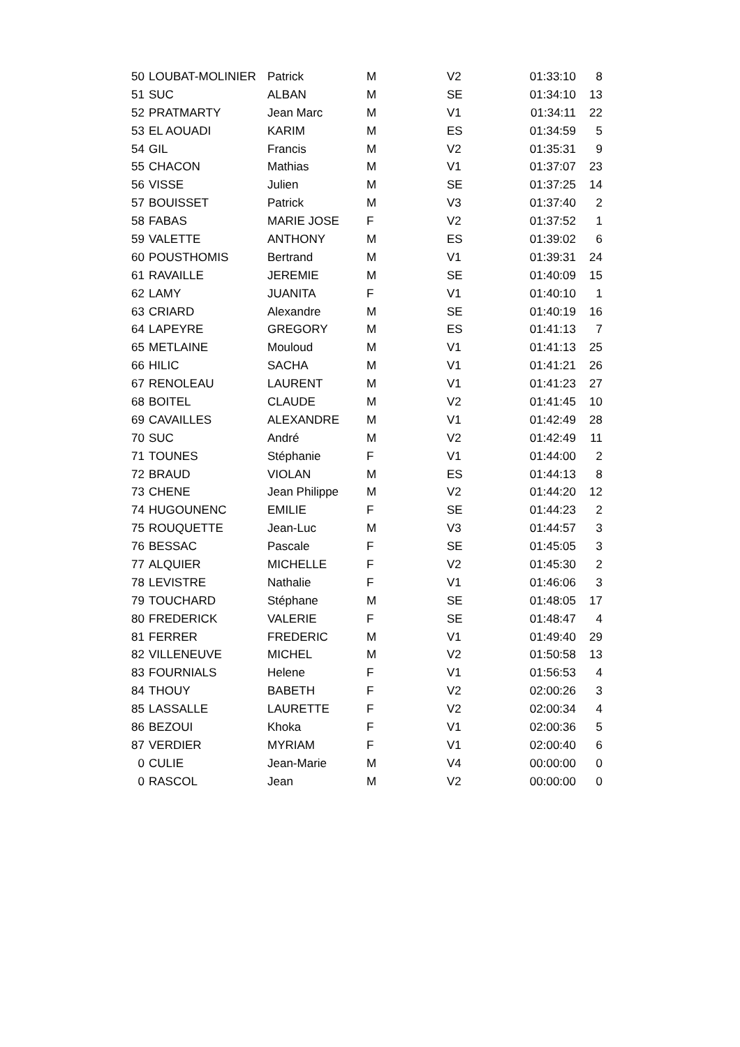| 50 | LOUBAT-MOLINIER | Patrick | M | V2 | 01:33:10 | 8 |
| 51 | SUC | ALBAN | M | SE | 01:34:10 | 13 |
| 52 | PRATMARTY | Jean Marc | M | V1 | 01:34:11 | 22 |
| 53 | EL AOUADI | KARIM | M | ES | 01:34:59 | 5 |
| 54 | GIL | Francis | M | V2 | 01:35:31 | 9 |
| 55 | CHACON | Mathias | M | V1 | 01:37:07 | 23 |
| 56 | VISSE | Julien | M | SE | 01:37:25 | 14 |
| 57 | BOUISSET | Patrick | M | V3 | 01:37:40 | 2 |
| 58 | FABAS | MARIE JOSE | F | V2 | 01:37:52 | 1 |
| 59 | VALETTE | ANTHONY | M | ES | 01:39:02 | 6 |
| 60 | POUSTHOMIS | Bertrand | M | V1 | 01:39:31 | 24 |
| 61 | RAVAILLE | JEREMIE | M | SE | 01:40:09 | 15 |
| 62 | LAMY | JUANITA | F | V1 | 01:40:10 | 1 |
| 63 | CRIARD | Alexandre | M | SE | 01:40:19 | 16 |
| 64 | LAPEYRE | GREGORY | M | ES | 01:41:13 | 7 |
| 65 | METLAINE | Mouloud | M | V1 | 01:41:13 | 25 |
| 66 | HILIC | SACHA | M | V1 | 01:41:21 | 26 |
| 67 | RENOLEAU | LAURENT | M | V1 | 01:41:23 | 27 |
| 68 | BOITEL | CLAUDE | M | V2 | 01:41:45 | 10 |
| 69 | CAVAILLES | ALEXANDRE | M | V1 | 01:42:49 | 28 |
| 70 | SUC | André | M | V2 | 01:42:49 | 11 |
| 71 | TOUNES | Stéphanie | F | V1 | 01:44:00 | 2 |
| 72 | BRAUD | VIOLAN | M | ES | 01:44:13 | 8 |
| 73 | CHENE | Jean Philippe | M | V2 | 01:44:20 | 12 |
| 74 | HUGOUNENC | EMILIE | F | SE | 01:44:23 | 2 |
| 75 | ROUQUETTE | Jean-Luc | M | V3 | 01:44:57 | 3 |
| 76 | BESSAC | Pascale | F | SE | 01:45:05 | 3 |
| 77 | ALQUIER | MICHELLE | F | V2 | 01:45:30 | 2 |
| 78 | LEVISTRE | Nathalie | F | V1 | 01:46:06 | 3 |
| 79 | TOUCHARD | Stéphane | M | SE | 01:48:05 | 17 |
| 80 | FREDERICK | VALERIE | F | SE | 01:48:47 | 4 |
| 81 | FERRER | FREDERIC | M | V1 | 01:49:40 | 29 |
| 82 | VILLENEUVE | MICHEL | M | V2 | 01:50:58 | 13 |
| 83 | FOURNIALS | Helene | F | V1 | 01:56:53 | 4 |
| 84 | THOUY | BABETH | F | V2 | 02:00:26 | 3 |
| 85 | LASSALLE | LAURETTE | F | V2 | 02:00:34 | 4 |
| 86 | BEZOUI | Khoka | F | V1 | 02:00:36 | 5 |
| 87 | VERDIER | MYRIAM | F | V1 | 02:00:40 | 6 |
| 0 | CULIE | Jean-Marie | M | V4 | 00:00:00 | 0 |
| 0 | RASCOL | Jean | M | V2 | 00:00:00 | 0 |